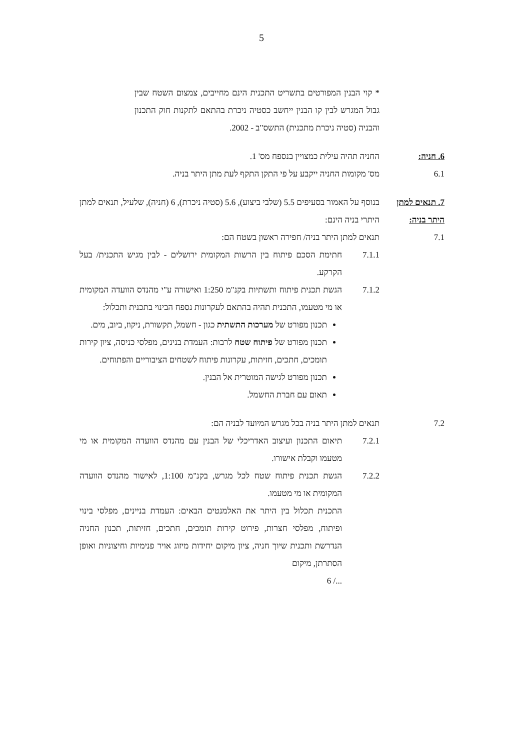5
* קוי הבנין המפורטים בתשריט התכנית הינם מחייבים, צמצום השטח שבין גבול המגרש לבין קו הבנין ייחשב כסטיה ניכרת בהתאם לתקנות חוק התכנון והבניה (סטיה ניכרת מתכנית) התשס"ב - 2002.
6. חניה: החניה תהיה עילית כמצויין בנספח מס' 1.
6.1 מס' מקומות החניה ייקבע על פי התקן התקף לעת מתן היתר בניה.
7. תנאים למתן היתר בניה:
בנוסף על האמור בסעיפים 5.5 (שלבי ביצוע), 5.6 (סטיה ניכרת), 6 (חניה), שלעיל, תנאים למתן היתרי בניה הינם:
7.1 תנאים למתן היתר בניה/ חפירה ראשון בשטח הם:
7.1.1 חתימת הסכם פיתוח בין הרשות המקומית ירושלים - לבין מגיש התכנית/ בעל הקרקע.
7.1.2 הגשת תכנית פיתוח ותשתיות בקנ"מ 1:250 ואישורה ע"י מהנדס הוועדה המקומית או מי מטעמו, התכנית תהיה בהתאם לעקרונות נספח הבינוי בתכנית ותכלול:
תכנון מפורט של מערכות התשתית כגון - חשמל, תקשורת, ניקוז, ביוב, מים.
תכנון מפורט של פיתוח שטח לרבות: העמדת בנינים, מפלסי כניסה, ציון קירות תומכים, חתכים, חזיתות, עקרונות פיתוח לשטחים הציבוריים והפתוחים.
תכנון מפורט לגישה המוטרית אל הבנין.
תאום עם חברת החשמל.
7.2 תנאים למתן היתר בניה בכל מגרש המיועד לבניה הם:
7.2.1 תיאום התכנון ועיצוב האדריכלי של הבנין עם מהנדס הוועדה המקומית או מי מטעמו וקבלת אישורו.
7.2.2 הגשת תכנית פיתוח שטח לכל מגרש, בקנ"מ 1:100, לאישור מהנדס הוועדה המקומית או מי מטעמו.
התכנית תכלול בין היתר את האלמנטים הבאים: העמדת בניינים, מפלסי בינוי ופיתוח, מפלסי חצרות, פירוט קירות תומכים, חתכים, חזיתות, תכנון החניה הנדרשת ותכנית שיוך חניה, ציון מיקום יחידות מיזוג אויר פנימיות וחיצוניות ואופן הסתרתן, מיקום
6 /...